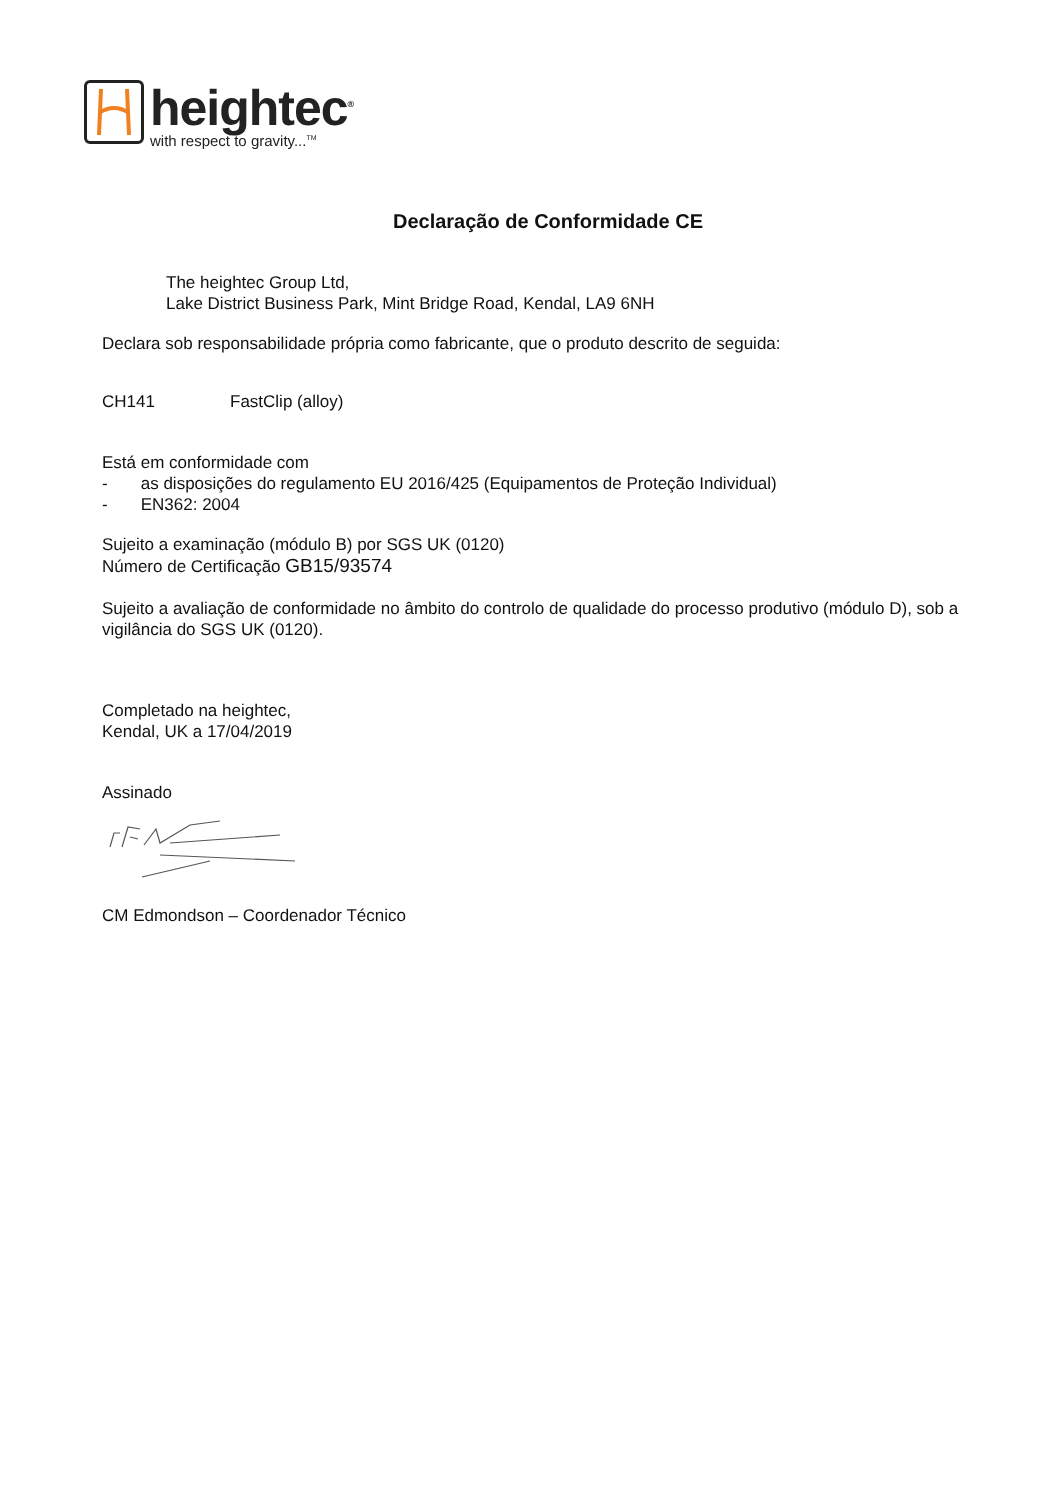heightec<sup>®</sup>
with respect to gravity...<sup>TM</sup>
Declaração de Conformidade CE
The heightec Group Ltd,
Lake District Business Park, Mint Bridge Road, Kendal, LA9 6NH
Declara sob responsabilidade própria como fabricante, que o produto descrito de seguida:
CH141 FastClip (alloy)
Está em conformidade com
- as disposições do regulamento EU 2016/425 (Equipamentos de Proteção Individual)
- EN362: 2004
Sujeito a examinação (módulo B) por SGS UK (0120)
Número de Certificação GB15/93574
Sujeito a avaliação de conformidade no âmbito do controlo de qualidade do processo produtivo (módulo D), sob a vigilância do SGS UK (0120).
Completado na heightec,
Kendal, UK a 17/04/2019
Assinado
CM Edmondson – Coordenador Técnico